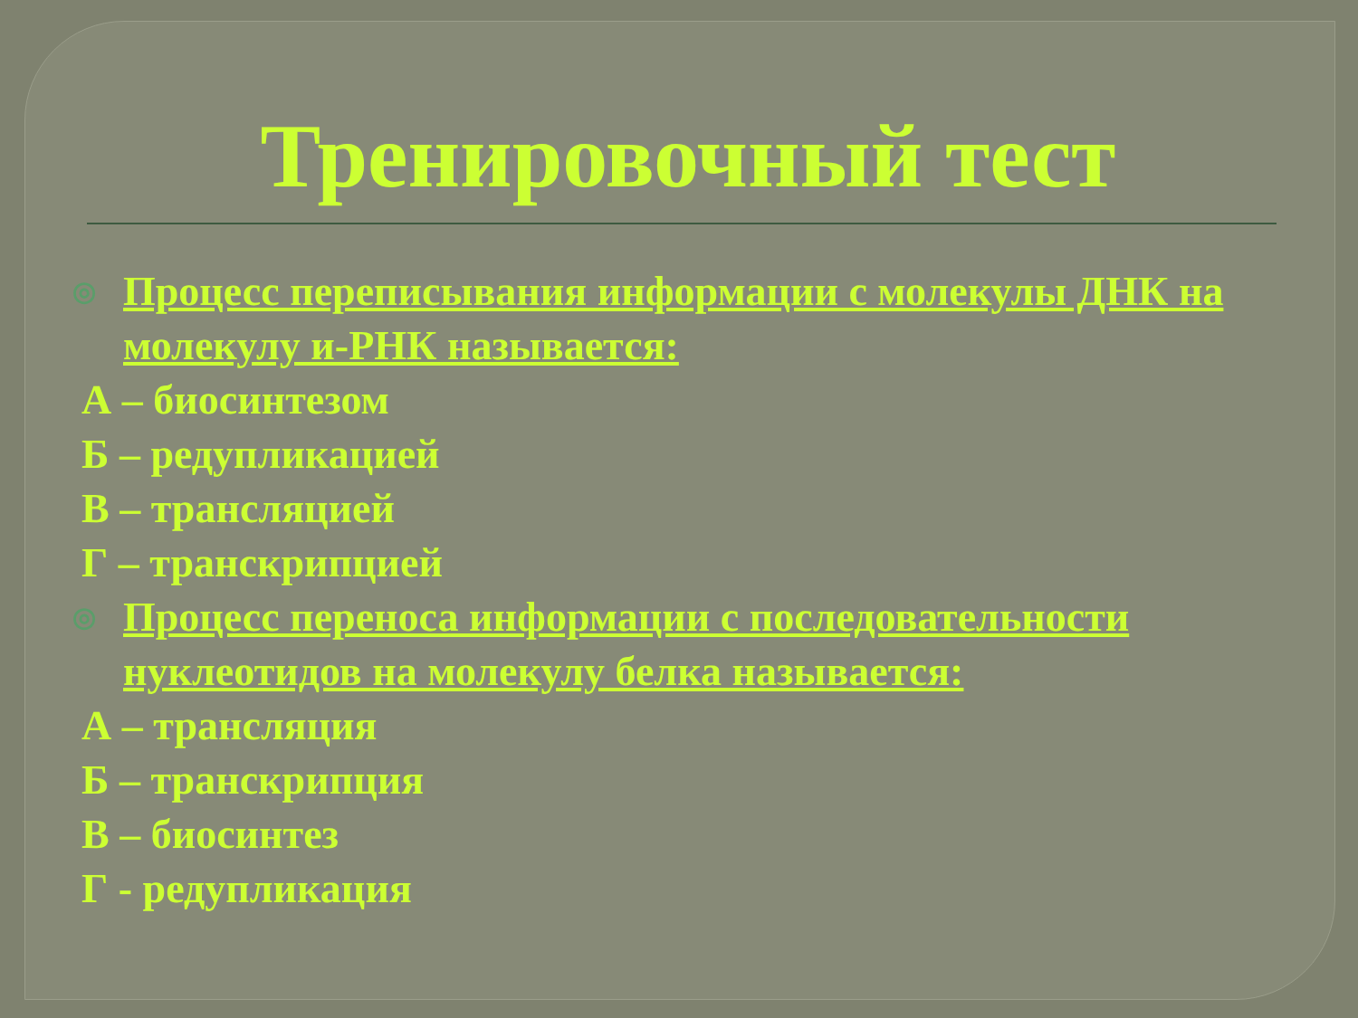Тренировочный тест
◎
Процесс переписывания информации с молекулы ДНК на молекулу и-РНК называется:
А – биосинтезом
Б – редупликацией
В – трансляцией
Г – транскрипцией
◎
Процесс переноса информации с последовательности нуклеотидов на молекулу белка называется:
А – трансляция
Б – транскрипция
В – биосинтез
Г - редупликация